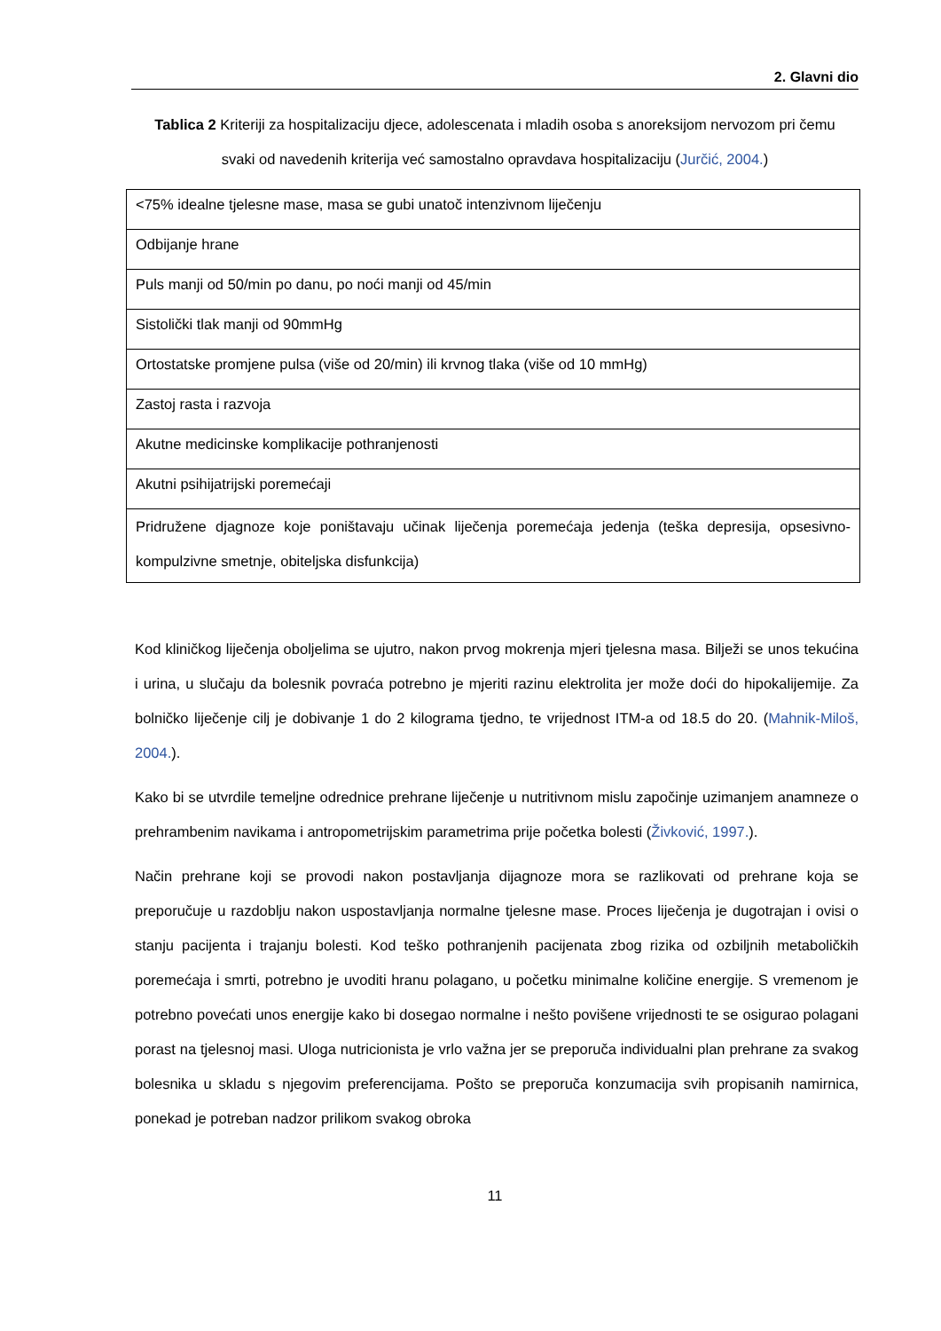2. Glavni dio
Tablica 2 Kriteriji za hospitalizaciju djece, adolescenata i mladih osoba s anoreksijom nervozom pri čemu svaki od navedenih kriterija već samostalno opravdava hospitalizaciju (Jurčić, 2004.)
| <75% idealne tjelesne mase, masa se gubi unatoč intenzivnom liječenju |
| Odbijanje hrane |
| Puls manji od 50/min po danu, po noći manji od 45/min |
| Sistolički tlak manji od 90mmHg |
| Ortostatske promjene pulsa (više od 20/min) ili krvnog tlaka (više od 10 mmHg) |
| Zastoj rasta i razvoja |
| Akutne medicinske komplikacije pothranjenosti |
| Akutni psihijatrijski poremećaji |
| Pridružene djagnoze koje poništavaju učinak liječenja poremećaja jedenja (teška depresija, opsesivno-kompulzivne smetnje, obiteljska disfunkcija) |
Kod kliničkog liječenja oboljelima se ujutro, nakon prvog mokrenja mjeri tjelesna masa. Bilježi se unos tekućina i urina, u slučaju da bolesnik povraća potrebno je mjeriti razinu elektrolita jer može doći do hipokalijemije. Za bolničko liječenje cilj je dobivanje 1 do 2 kilograma tjedno, te vrijednost ITM-a od 18.5 do 20. (Mahnik-Miloš, 2004.).
Kako bi se utvrdile temeljne odrednice prehrane liječenje u nutritivnom mislu započinje uzimanjem anamneze o prehrambenim navikama i antropometrijskim parametrima prije početka bolesti (Živković, 1997.).
Način prehrane koji se provodi nakon postavljanja dijagnoze mora se razlikovati od prehrane koja se preporučuje u razdoblju nakon uspostavljanja normalne tjelesne mase. Proces liječenja je dugotrajan i ovisi o stanju pacijenta i trajanju bolesti. Kod teško pothranjenih pacijenata zbog rizika od ozbiljnih metaboličkih poremećaja i smrti, potrebno je uvoditi hranu polagano, u početku minimalne količine energije. S vremenom je potrebno povećati unos energije kako bi dosegao normalne i nešto povišene vrijednosti te se osigurao polagani porast na tjelesnoj masi. Uloga nutricionista je vrlo važna jer se preporuča individualni plan prehrane za svakog bolesnika u skladu s njegovim preferencijama. Pošto se preporuča konzumacija svih propisanih namirnica, ponekad je potreban nadzor prilikom svakog obroka
11